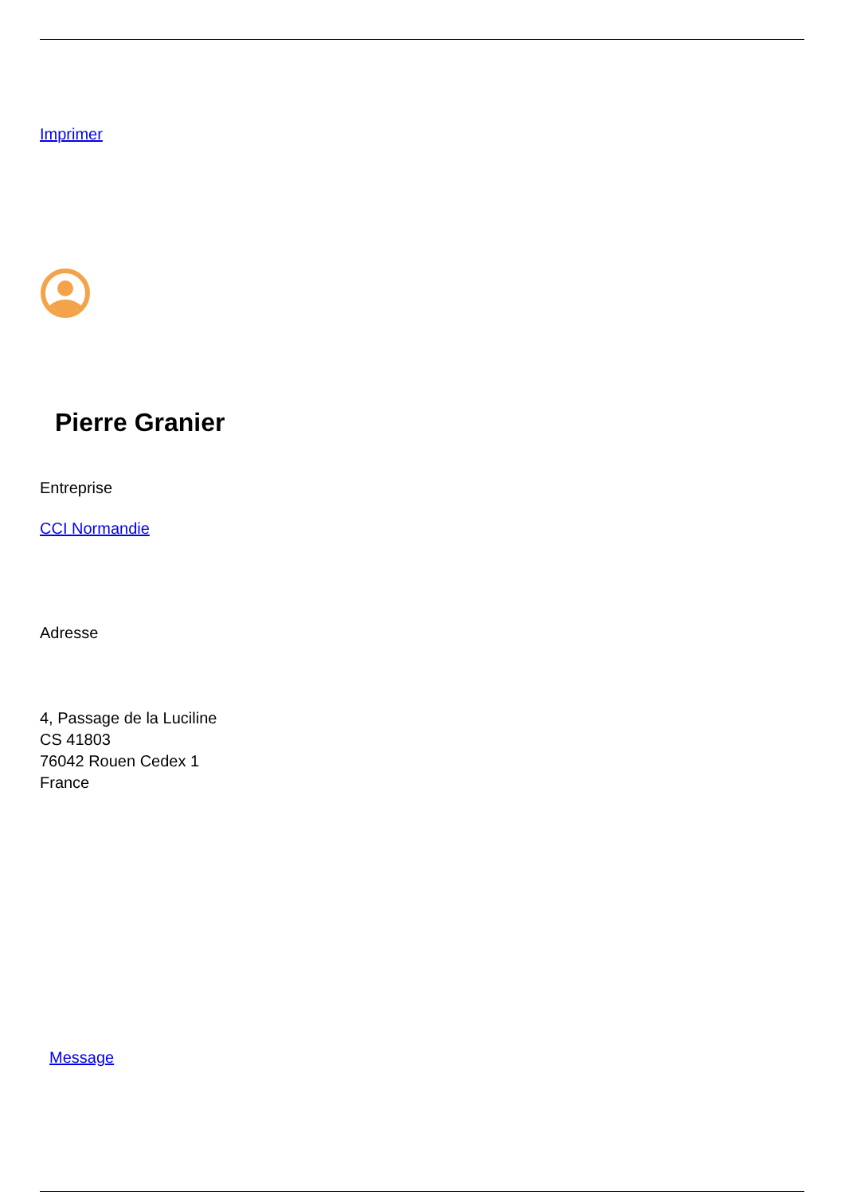Imprimer
Pierre Granier
Entreprise
CCI Normandie
Adresse
4, Passage de la Luciline
CS 41803
76042 Rouen Cedex 1
France
Message